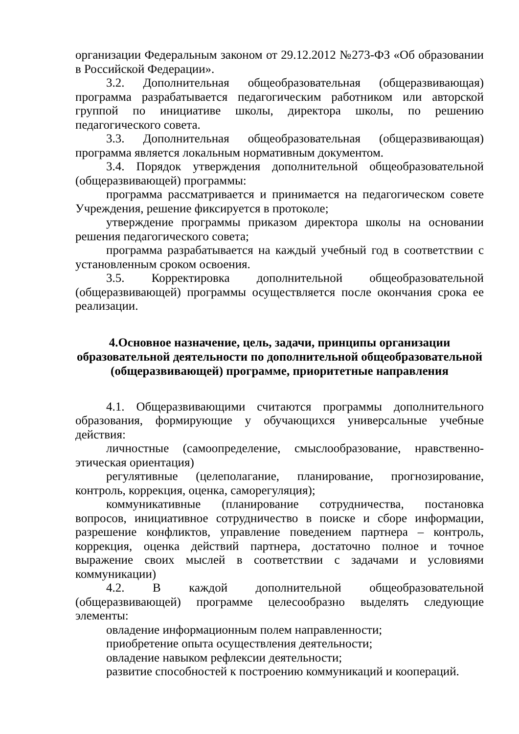организации Федеральным законом от 29.12.2012 №273-ФЗ «Об образовании в Российской Федерации».
3.2. Дополнительная общеобразовательная (общеразвивающая) программа разрабатывается педагогическим работником или авторской группой по инициативе школы, директора школы, по решению педагогического совета.
3.3. Дополнительная общеобразовательная (общеразвивающая) программа является локальным нормативным документом.
3.4. Порядок утверждения дополнительной общеобразовательной (общеразвивающей) программы:
программа рассматривается и принимается на педагогическом совете Учреждения, решение фиксируется в протоколе;
утверждение программы приказом директора школы на основании решения педагогического совета;
программа разрабатывается на каждый учебный год в соответствии с установленным сроком освоения.
3.5. Корректировка дополнительной общеобразовательной (общеразвивающей) программы осуществляется после окончания срока ее реализации.
4.Основное назначение, цель, задачи, принципы организации образовательной деятельности по дополнительной общеобразовательной (общеразвивающей) программе, приоритетные направления
4.1. Общеразвивающими считаются программы дополнительного образования, формирующие у обучающихся универсальные учебные действия:
личностные (самоопределение, смыслообразование, нравственно-этическая ориентация)
регулятивные (целеполагание, планирование, прогнозирование, контроль, коррекция, оценка, саморегуляция);
коммуникативные (планирование сотрудничества, постановка вопросов, инициативное сотрудничество в поиске и сборе информации, разрешение конфликтов, управление поведением партнера – контроль, коррекция, оценка действий партнера, достаточно полное и точное выражение своих мыслей в соответствии с задачами и условиями коммуникации)
4.2. В каждой дополнительной общеобразовательной (общеразвивающей) программе целесообразно выделять следующие элементы:
овладение информационным полем направленности;
приобретение опыта осуществления деятельности;
овладение навыком рефлексии деятельности;
развитие способностей к построению коммуникаций и коопераций.